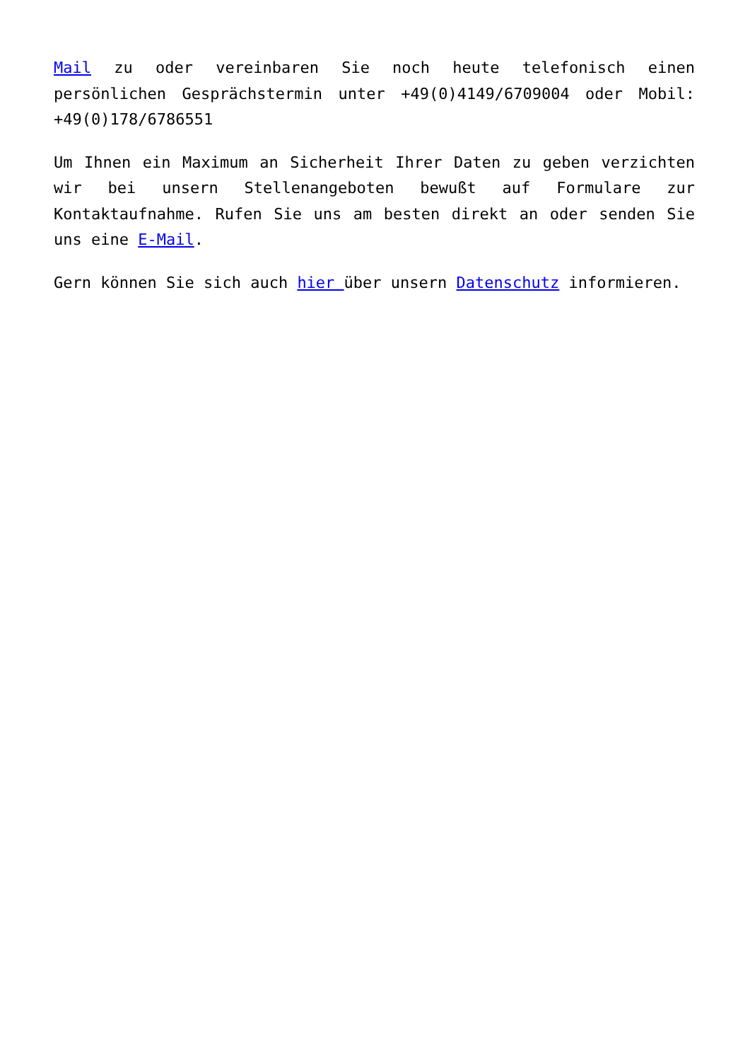Mail zu oder vereinbaren Sie noch heute telefonisch einen persönlichen Gesprächstermin unter +49(0)4149/6709004 oder Mobil: +49(0)178/6786551
Um Ihnen ein Maximum an Sicherheit Ihrer Daten zu geben verzichten wir bei unsern Stellenangeboten bewußt auf Formulare zur Kontaktaufnahme. Rufen Sie uns am besten direkt an oder senden Sie uns eine E-Mail.
Gern können Sie sich auch hier über unsern Datenschutz informieren.